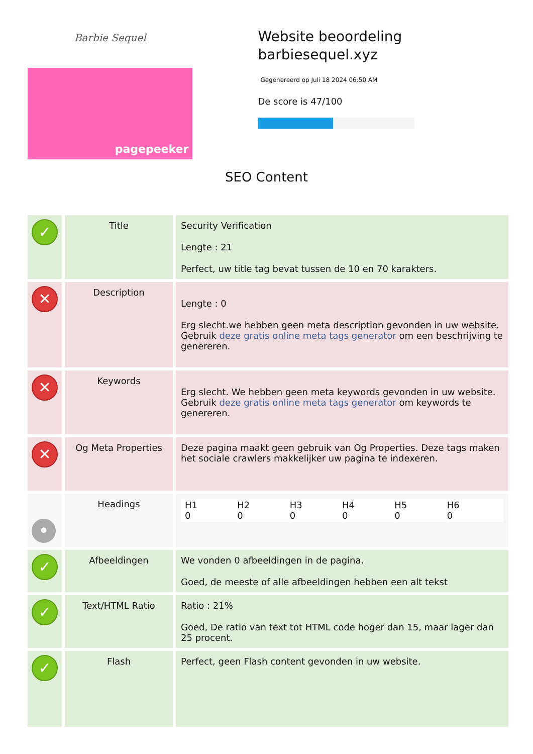Barbie Sequel
pagepeeker
Website beoordeling barbiesequel.xyz
Gegenereerd op Juli 18 2024 06:50 AM
De score is 47/100
SEO Content
| ✓ | Title | Security Verification Lengte : 21 Perfect, uw title tag bevat tussen de 10 en 70 karakters. |
| ✕ | Description | Lengte : 0 Erg slecht.we hebben geen meta description gevonden in uw website. Gebruik deze gratis online meta tags generator om een beschrijving te genereren. |
| ✕ | Keywords | Erg slecht. We hebben geen meta keywords gevonden in uw website. Gebruik deze gratis online meta tags generator om keywords te genereren. |
| ✕ | Og Meta Properties | Deze pagina maakt geen gebruik van Og Properties. Deze tags maken het sociale crawlers makkelijker uw pagina te indexeren. |
| • | Headings | H1 0 H2 0 H3 0 H4 0 H5 0 H6 0 |
| ✓ | Afbeeldingen | We vonden 0 afbeeldingen in de pagina. Goed, de meeste of alle afbeeldingen hebben een alt tekst |
| ✓ | Text/HTML Ratio | Ratio : 21% Goed, De ratio van text tot HTML code hoger dan 15, maar lager dan 25 procent. |
| ✓ | Flash | Perfect, geen Flash content gevonden in uw website. |